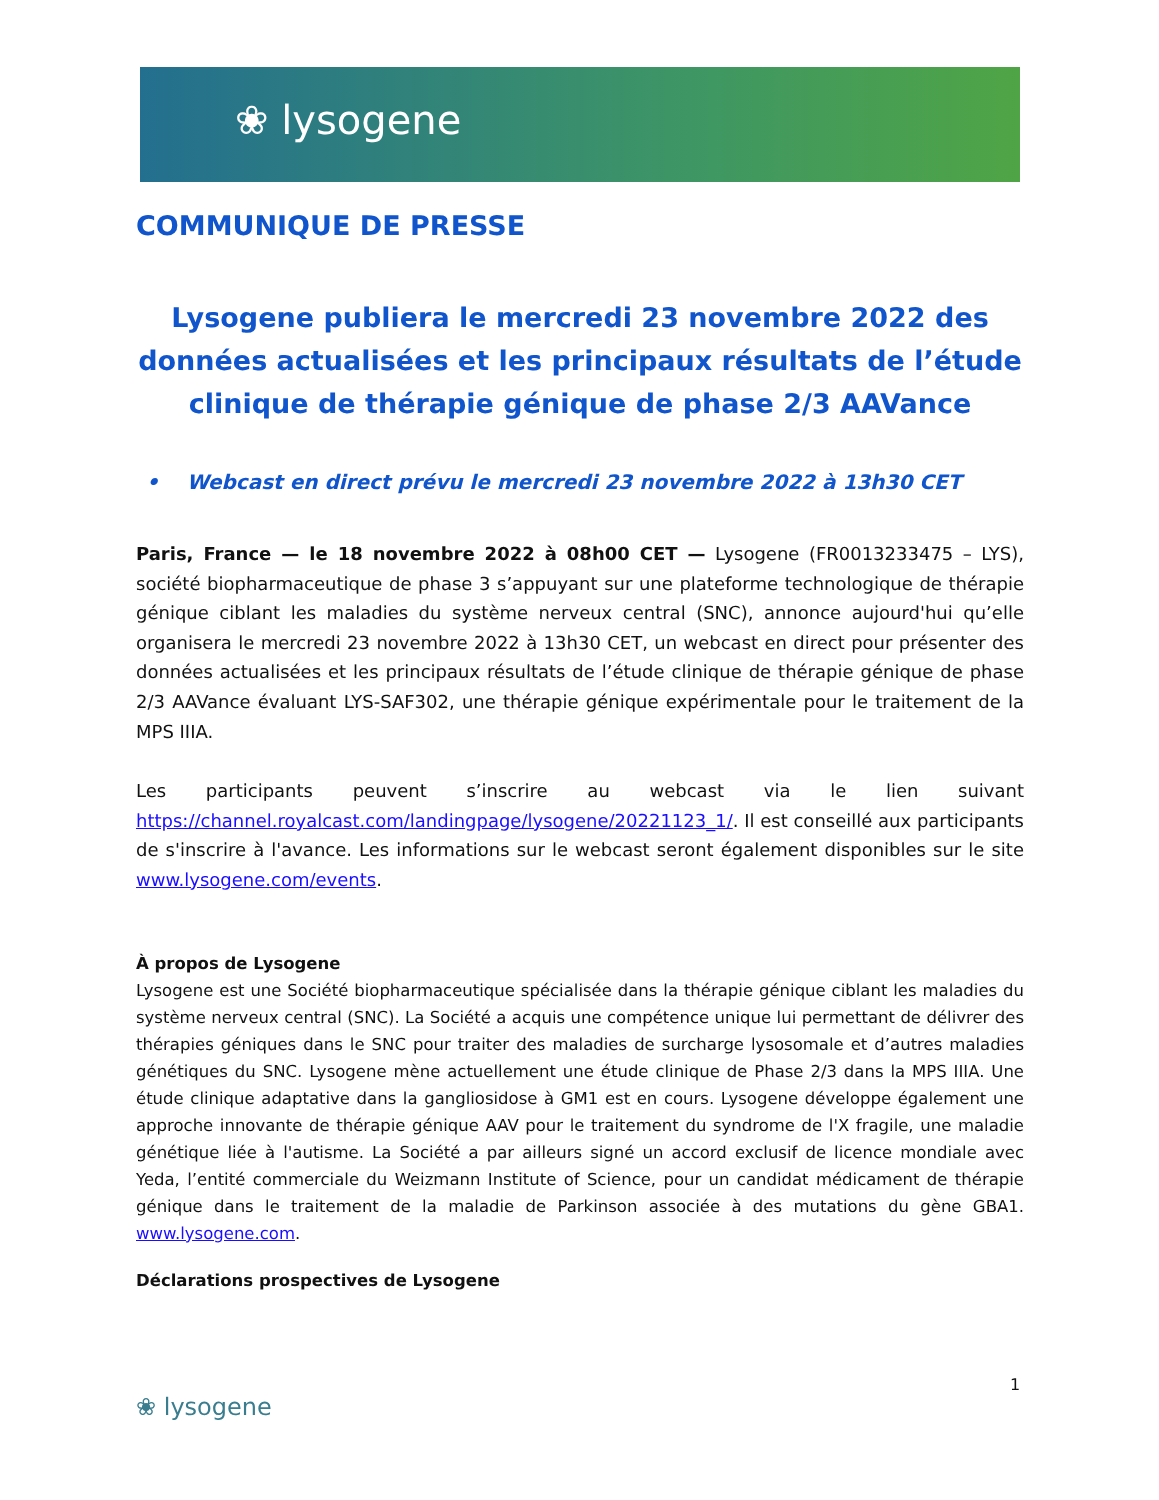❀ lysogene
COMMUNIQUE DE PRESSE
Lysogene publiera le mercredi 23 novembre 2022 des données actualisées et les principaux résultats de l’étude clinique de thérapie génique de phase 2/3 AAVance
• Webcast en direct prévu le mercredi 23 novembre 2022 à 13h30 CET
Paris, France — le 18 novembre 2022 à 08h00 CET — Lysogene (FR0013233475 – LYS), société biopharmaceutique de phase 3 s’appuyant sur une plateforme technologique de thérapie génique ciblant les maladies du système nerveux central (SNC), annonce aujourd'hui qu’elle organisera le mercredi 23 novembre 2022 à 13h30 CET, un webcast en direct pour présenter des données actualisées et les principaux résultats de l’étude clinique de thérapie génique de phase 2/3 AAVance évaluant LYS-SAF302, une thérapie génique expérimentale pour le traitement de la MPS IIIA.
Les participants peuvent s’inscrire au webcast via le lien suivant https://channel.royalcast.com/landingpage/lysogene/20221123_1/. Il est conseillé aux participants de s'inscrire à l'avance. Les informations sur le webcast seront également disponibles sur le site www.lysogene.com/events.
À propos de Lysogene
Lysogene est une Société biopharmaceutique spécialisée dans la thérapie génique ciblant les maladies du système nerveux central (SNC). La Société a acquis une compétence unique lui permettant de délivrer des thérapies géniques dans le SNC pour traiter des maladies de surcharge lysosomale et d’autres maladies génétiques du SNC. Lysogene mène actuellement une étude clinique de Phase 2/3 dans la MPS IIIA. Une étude clinique adaptative dans la gangliosidose à GM1 est en cours. Lysogene développe également une approche innovante de thérapie génique AAV pour le traitement du syndrome de l'X fragile, une maladie génétique liée à l'autisme. La Société a par ailleurs signé un accord exclusif de licence mondiale avec Yeda, l’entité commerciale du Weizmann Institute of Science, pour un candidat médicament de thérapie génique dans le traitement de la maladie de Parkinson associée à des mutations du gène GBA1. www.lysogene.com.
Déclarations prospectives de Lysogene
1
❀ lysogene